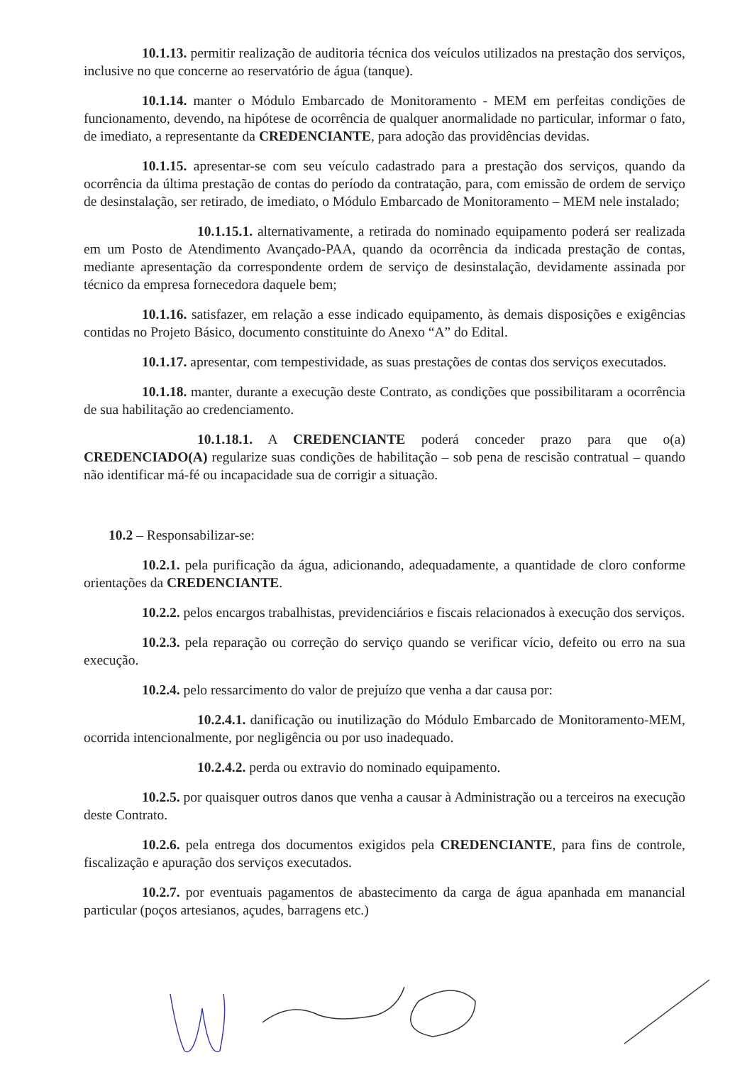10.1.13. permitir realização de auditoria técnica dos veículos utilizados na prestação dos serviços, inclusive no que concerne ao reservatório de água (tanque).
10.1.14. manter o Módulo Embarcado de Monitoramento - MEM em perfeitas condições de funcionamento, devendo, na hipótese de ocorrência de qualquer anormalidade no particular, informar o fato, de imediato, a representante da CREDENCIANTE, para adoção das providências devidas.
10.1.15. apresentar-se com seu veículo cadastrado para a prestação dos serviços, quando da ocorrência da última prestação de contas do período da contratação, para, com emissão de ordem de serviço de desinstalação, ser retirado, de imediato, o Módulo Embarcado de Monitoramento – MEM nele instalado;
10.1.15.1. alternativamente, a retirada do nominado equipamento poderá ser realizada em um Posto de Atendimento Avançado-PAA, quando da ocorrência da indicada prestação de contas, mediante apresentação da correspondente ordem de serviço de desinstalação, devidamente assinada por técnico da empresa fornecedora daquele bem;
10.1.16. satisfazer, em relação a esse indicado equipamento, às demais disposições e exigências contidas no Projeto Básico, documento constituinte do Anexo “A” do Edital.
10.1.17. apresentar, com tempestividade, as suas prestações de contas dos serviços executados.
10.1.18. manter, durante a execução deste Contrato, as condições que possibilitaram a ocorrência de sua habilitação ao credenciamento.
10.1.18.1. A CREDENCIANTE poderá conceder prazo para que o(a) CREDENCIADO(A) regularize suas condições de habilitação – sob pena de rescisão contratual – quando não identificar má-fé ou incapacidade sua de corrigir a situação.
10.2 – Responsabilizar-se:
10.2.1. pela purificação da água, adicionando, adequadamente, a quantidade de cloro conforme orientações da CREDENCIANTE.
10.2.2. pelos encargos trabalhistas, previdenciários e fiscais relacionados à execução dos serviços.
10.2.3. pela reparação ou correção do serviço quando se verificar vício, defeito ou erro na sua execução.
10.2.4. pelo ressarcimento do valor de prejuízo que venha a dar causa por:
10.2.4.1. danificação ou inutilização do Módulo Embarcado de Monitoramento-MEM, ocorrida intencionalmente, por negligência ou por uso inadequado.
10.2.4.2. perda ou extravio do nominado equipamento.
10.2.5. por quaisquer outros danos que venha a causar à Administração ou a terceiros na execução deste Contrato.
10.2.6. pela entrega dos documentos exigidos pela CREDENCIANTE, para fins de controle, fiscalização e apuração dos serviços executados.
10.2.7. por eventuais pagamentos de abastecimento da carga de água apanhada em manancial particular (poços artesianos, açudes, barragens etc.)